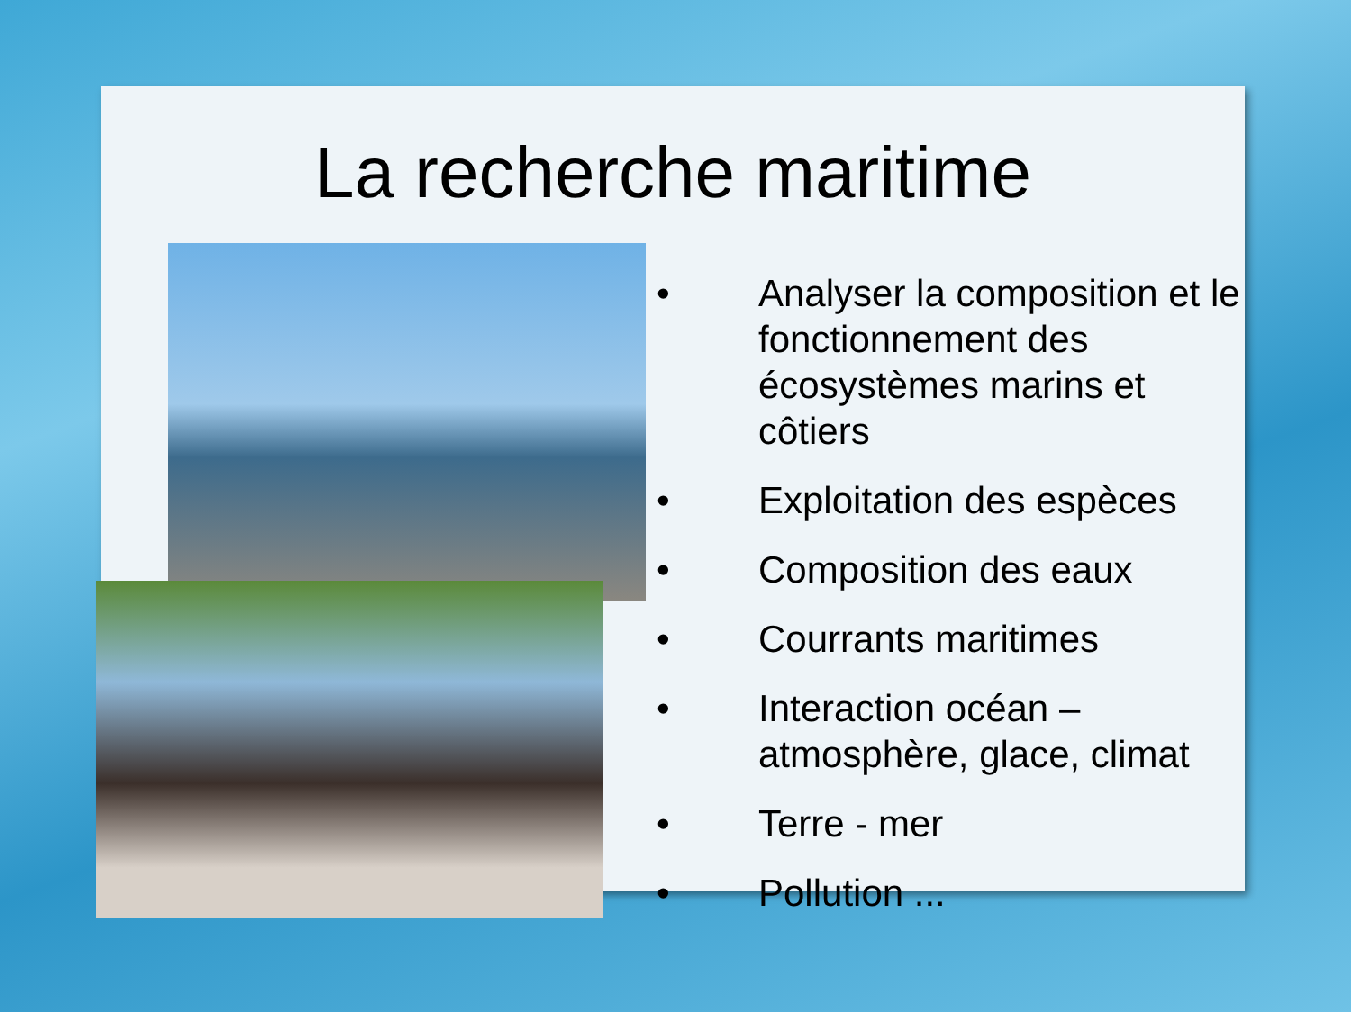La recherche maritime
• Analyser la composition et le fonctionnement des écosystèmes marins et côtiers
• Exploitation des espèces
• Composition des eaux
• Courrants maritimes
• Interaction océan – atmosphère, glace, climat
• Terre - mer
• Pollution ...